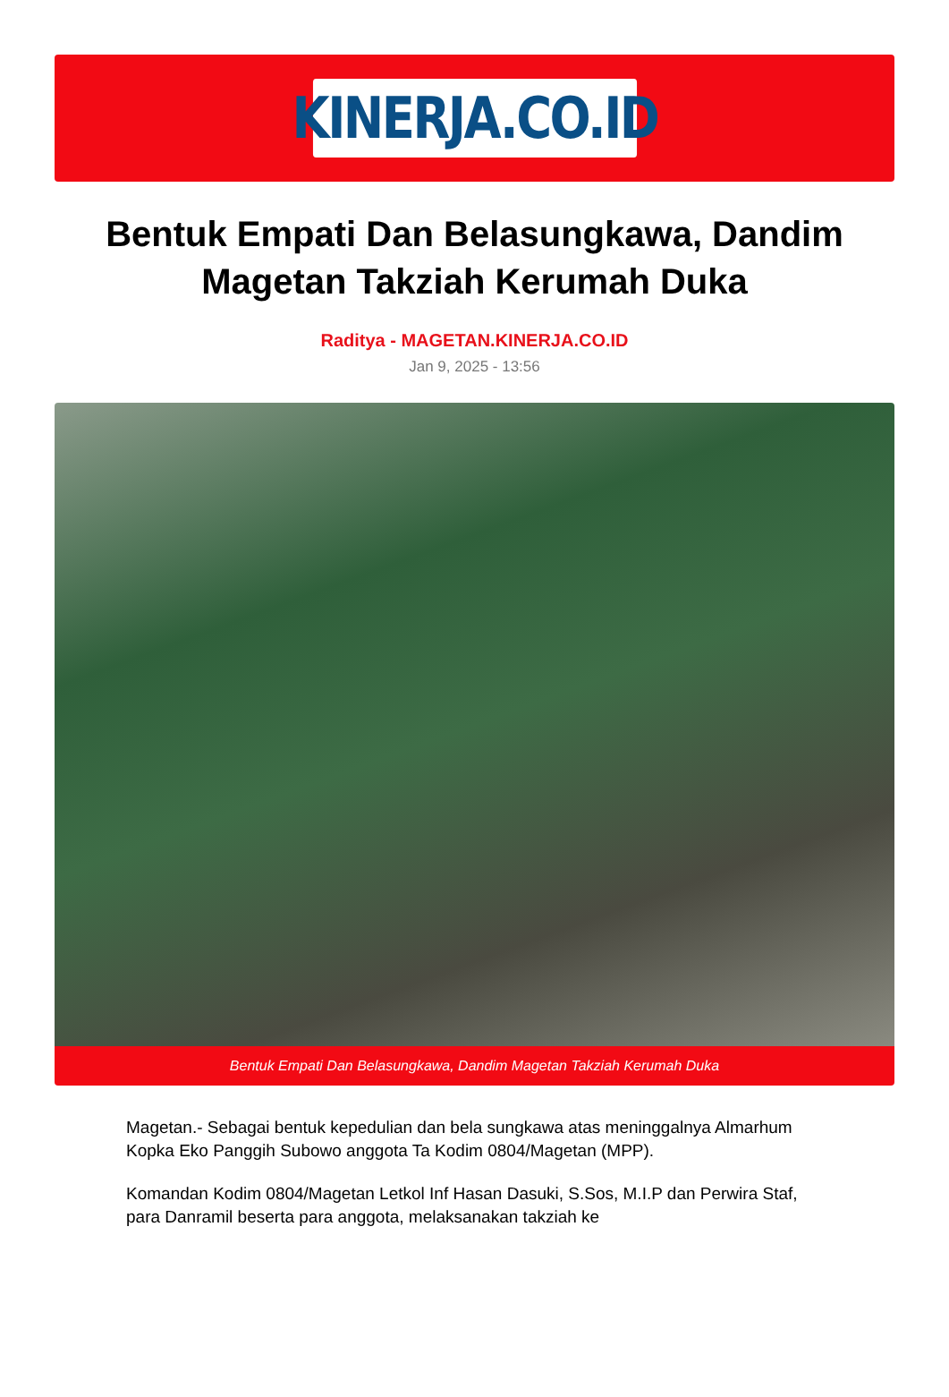KINERJA.CO.ID
Bentuk Empati Dan Belasungkawa, Dandim Magetan Takziah Kerumah Duka
Raditya - MAGETAN.KINERJA.CO.ID
Jan 9, 2025 - 13:56
Bentuk Empati Dan Belasungkawa, Dandim Magetan Takziah Kerumah Duka
Magetan.- Sebagai bentuk kepedulian dan bela sungkawa atas meninggalnya Almarhum Kopka Eko Panggih Subowo anggota Ta Kodim 0804/Magetan (MPP).
Komandan Kodim 0804/Magetan Letkol Inf Hasan Dasuki, S.Sos, M.I.P dan Perwira Staf, para Danramil beserta para anggota, melaksanakan takziah ke